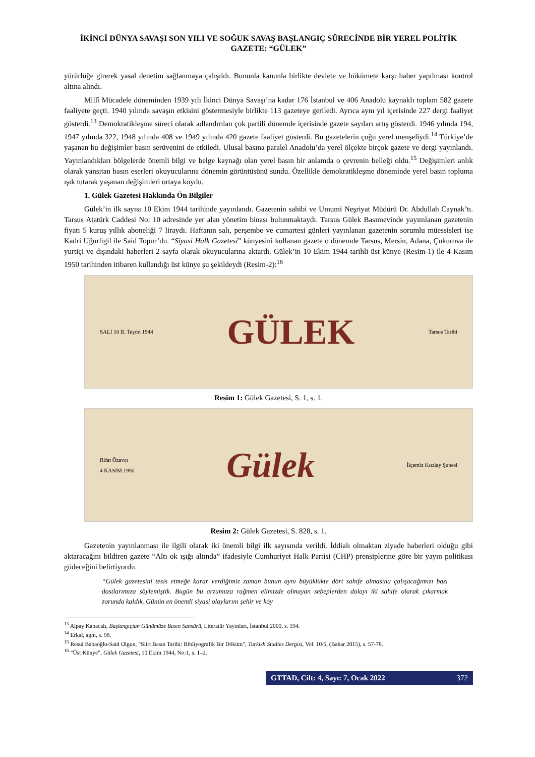İKİNCİ DÜNYA SAVAŞI SON YILI VE SOĞUK SAVAŞ BAŞLANGIÇ SÜRECİNDE BİR YEREL POLİTİK GAZETE: “GÜLEK”
yürürlüğe girerek yasal denetim sağlanmaya çalışıldı. Bununla kanunla birlikte devlete ve hükümete karşı haber yapılması kontrol altına alındı.
Millî Mücadele döneminden 1939 yılı İkinci Dünya Savaşı’na kadar 176 İstanbul ve 406 Anadolu kaynaklı toplam 582 gazete faaliyete geçti. 1940 yılında savaşın etkisini göstermesiyle birlikte 113 gazeteye geriledi. Ayrıca aynı yıl içerisinde 227 dergi faaliyet gösterdi.<sup>13</sup> Demokratikleşme süreci olarak adlandırılan çok partili dönemde içerisinde gazete sayıları artış gösterdi. 1946 yılında 194, 1947 yılında 322, 1948 yılında 408 ve 1949 yılında 420 gazete faaliyet gösterdi. Bu gazetelerin çoğu yerel menşeliydi.<sup>14</sup> Türkiye’de yaşanan bu değişimler basın serüvenini de etkiledi. Ulusal basına paralel Anadolu’da yerel ölçekte birçok gazete ve dergi yayınlandı. Yayınlandıkları bölgelerde önemli bilgi ve belge kaynağı olan yerel basın bir anlamda o çevrenin belleği oldu.<sup>15</sup> Değişimleri anlık olarak yansıtan basın eserleri okuyucularına dönemin görüntüsünü sundu. Özellikle demokratikleşme döneminde yerel basın topluma ışık tutarak yaşanan değişimleri ortaya koydu.
1. Gülek Gazetesi Hakkında Ön Bilgiler
Gülek’in ilk sayısı 10 Ekim 1944 tarihinde yayınlandı. Gazetenin sahibi ve Umumi Neşriyat Müdürü Dr. Abdullah Caynak’tı. Tarsus Atatürk Caddesi No: 10 adresinde yer alan yönetim binası bulunmaktaydı. Tarsus Gülek Basımevinde yayımlanan gazetenin fiyatı 5 kuruş yıllık aboneliği 7 liraydı. Haftanın salı, perşembe ve cumartesi günleri yayınlanan gazetenin sorumlu müessisleri ise Kadri Uğurligil ile Said Topur’du. “Siyasi Halk Gazetesi” künyesini kullanan gazete o dönemde Tarsus, Mersin, Adana, Çukurova ile yurtiçi ve dışındaki haberleri 2 sayfa olarak okuyucularına aktardı. Gülek’in 10 Ekim 1944 tarihli üst künye (Resim-1) ile 4 Kasım 1950 tarihinden itibaren kullandığı üst künye şu şekildeydi (Resim-2):<sup>16</sup>
SALI 10 B. Teşrin 1944
GÜLEK
Tarsus Tarihi
Resim 1: Gülek Gazetesi, S. 1, s. 1.
Rifat Özavcı
4 KASIM 1950
Gülek
İlçemiz Kızılay Şubesi
Resim 2: Gülek Gazetesi, S. 828, s. 1.
Gazetenin yayınlanması ile ilgili olarak iki önemli bilgi ilk sayısında verildi. İddialı olmaktan ziyade haberleri olduğu gibi aktaracağını bildiren gazete “Altı ok ışığı altında” ifadesiyle Cumhuriyet Halk Partisi (CHP) prensiplerine göre bir yayın politikası güdeceğini belirtiyordu.
“Gülek gazetesini tesis etmeğe karar verdiğimiz zaman bunun aynı büyüklükte dört sahife olmasına çalışacağımızı bazı dostlarımıza söylemiştik. Bugün bu arzumuza rağmen elimizde olmayan sebeplerden dolayı iki sahife olarak çıkarmak zorunda kaldık. Günün en önemli siyasi olaylarını şehir ve köy
<sup>13</sup> Alpay Kabacalı, Başlangıçtan Günümüze Basın Sansürü, Literatür Yayınları, İstanbul 2000, s. 194.
<sup>14</sup> Erkal, agm, s. 98.
<sup>15</sup> Resul Babaoğlu-Said Olgun, “Siirt Basın Tarihi: Bibliyografik Bir Döküm”, Turkish Studies Dergisi, Vol. 10/5, (Bahar 2015), s. 57-78.
<sup>16</sup> “Üst Künye”, Gülek Gazetesi, 10 Ekim 1944, No:1, s. 1–2.
GTTAD, Cilt: 4, Sayı: 7, Ocak 2022 372